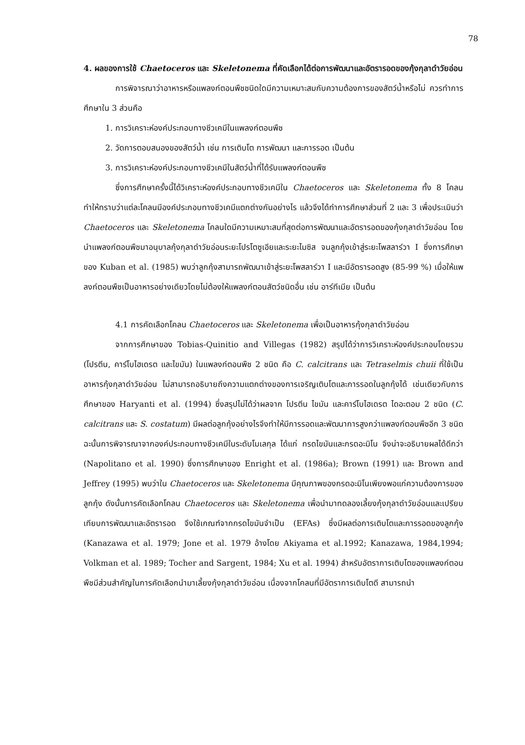78
4. ผลของการใช้ Chaetoceros และ Skeletonema ที่คัดเลือกได้ต่อการพัฒนาและอัตรารอดของกุ้งกุลาดำวัยอ่อน
การพิจารณาว่าอาหารหรือแพลงก์ตอนพืชชนิดใดมีความเหมาะสมกับความต้องการของสัตว์น้ำหรือไม่ ควรทำการศึกษาใน 3 ส่วนคือ
1. การวิเคราะห์องค์ประกอบทางชีวเคมีในแพลงก์ตอนพืช
2. วัดการตอบสนองของสัตว์น้ำ เช่น การเติบโต การพัฒนา และการรอด เป็นต้น
3. การวิเคราะห์องค์ประกอบทางชีวเคมีในสัตว์น้ำที่ได้รับแพลงก์ตอนพืช
ซึ่งการศึกษาครั้งนี้ได้วิเคราะห์องค์ประกอบทางชีวเคมีใน Chaetoceros และ Skeletonema ทั้ง 8 โคลน ทำให้ทราบว่าแต่ละโคลนมีองค์ประกอบทางชีวเคมีแตกต่างกันอย่างไร แล้วจึงได้ทำการศึกษาส่วนที่ 2 และ 3 เพื่อประเมินว่า Chaetoceros และ Skeletonema โคลนใดมีความเหมาะสมที่สุดต่อการพัฒนาและอัตรารอดของกุ้งกุลาดำวัยอ่อน โดยนำแพลงก์ตอนพืชมาอนุบาลกุ้งกุลาดำวัยอ่อนระยะโปรโตซูเอียและระยะไมซิส จนลูกกุ้งเข้าสู่ระยะโพสลาร์วา I ซึ่งการศึกษาของ Kuban et al. (1985) พบว่าลูกกุ้งสามารถพัฒนาเข้าสู่ระยะโพสลาร์วา I และมีอัตรารอดสูง (85-99 %) เมื่อให้แพลงก์ตอนพืชเป็นอาหารอย่างเดียวโดยไม่ต้องให้แพลงก์ตอนสัตว์ชนิดอื่น เช่น อาร์ทีเมีย เป็นต้น
4.1 การคัดเลือกโคลน Chaetoceros และ Skeletonema เพื่อเป็นอาหารกุ้งกุลาดำวัยอ่อน
จากการศึกษาของ Tobias-Quinitio and Villegas (1982) สรุปได้ว่าการวิเคราะห์องค์ประกอบโดยรวม (โปรตีน, คาร์โบไฮเดรต และไขมัน) ในแพลงก์ตอนพืช 2 ชนิด คือ C. calcitrans และ Tetraselmis chuii ที่ใช้เป็นอาหารกุ้งกุลาดำวัยอ่อน ไม่สามารถอธิบายถึงความแตกต่างของการเจริญเติบโตและการรอดในลูกกุ้งได้ เช่นเดียวกับการศึกษาของ Haryanti et al. (1994) ซึ่งสรุปไม่ได้ว่าผลจาก โปรตีน ไขมัน และคาร์โบไฮเดรต ไดอะตอม 2 ชนิด (C. calcitrans และ S. costatum) มีผลต่อลูกกุ้งอย่างไรจึงทำให้มีการรอดและพัฒนาการสูงกว่าแพลงก์ตอนพืชอีก 3 ชนิด ฉะนั้นการพิจารณาจากองค์ประกอบทางชีวเคมีในระดับโมเลกุล ได้แก่ กรดไขมันและกรดอะมิโน จึงน่าจะอธิบายผลได้ดีกว่า (Napolitano et al. 1990) ซึ่งการศึกษาของ Enright et al. (1986a); Brown (1991) และ Brown and Jeffrey (1995) พบว่าใน Chaetoceros และ Skeletonema มีคุณภาพของกรดอะมิโนเพียงพอแก่ความต้องการของลูกกุ้ง ดังนั้นการคัดเลือกโคลน Chaetoceros และ Skeletonema เพื่อนำมาทดลองเลี้ยงกุ้งกุลาดำวัยอ่อนและเปรียบเทียบการพัฒนาและอัตรารอด จึงใช้เกณฑ์จากกรดไขมันจำเป็น (EFAs) ซึ่งมีผลต่อการเติบโตและการรอดของลูกกุ้ง (Kanazawa et al. 1979; Jone et al. 1979 อ้างโดย Akiyama et al.1992; Kanazawa, 1984,1994; Volkman et al. 1989; Tocher and Sargent, 1984; Xu et al. 1994) สำหรับอัตราการเติบโตของแพลงก์ตอนพืชมีส่วนสำคัญในการคัดเลือกนำมาเลี้ยงกุ้งกุลาดำวัยอ่อน เนื่องจากโคลนที่มีอัตราการเติบโตดี สามารถนำ